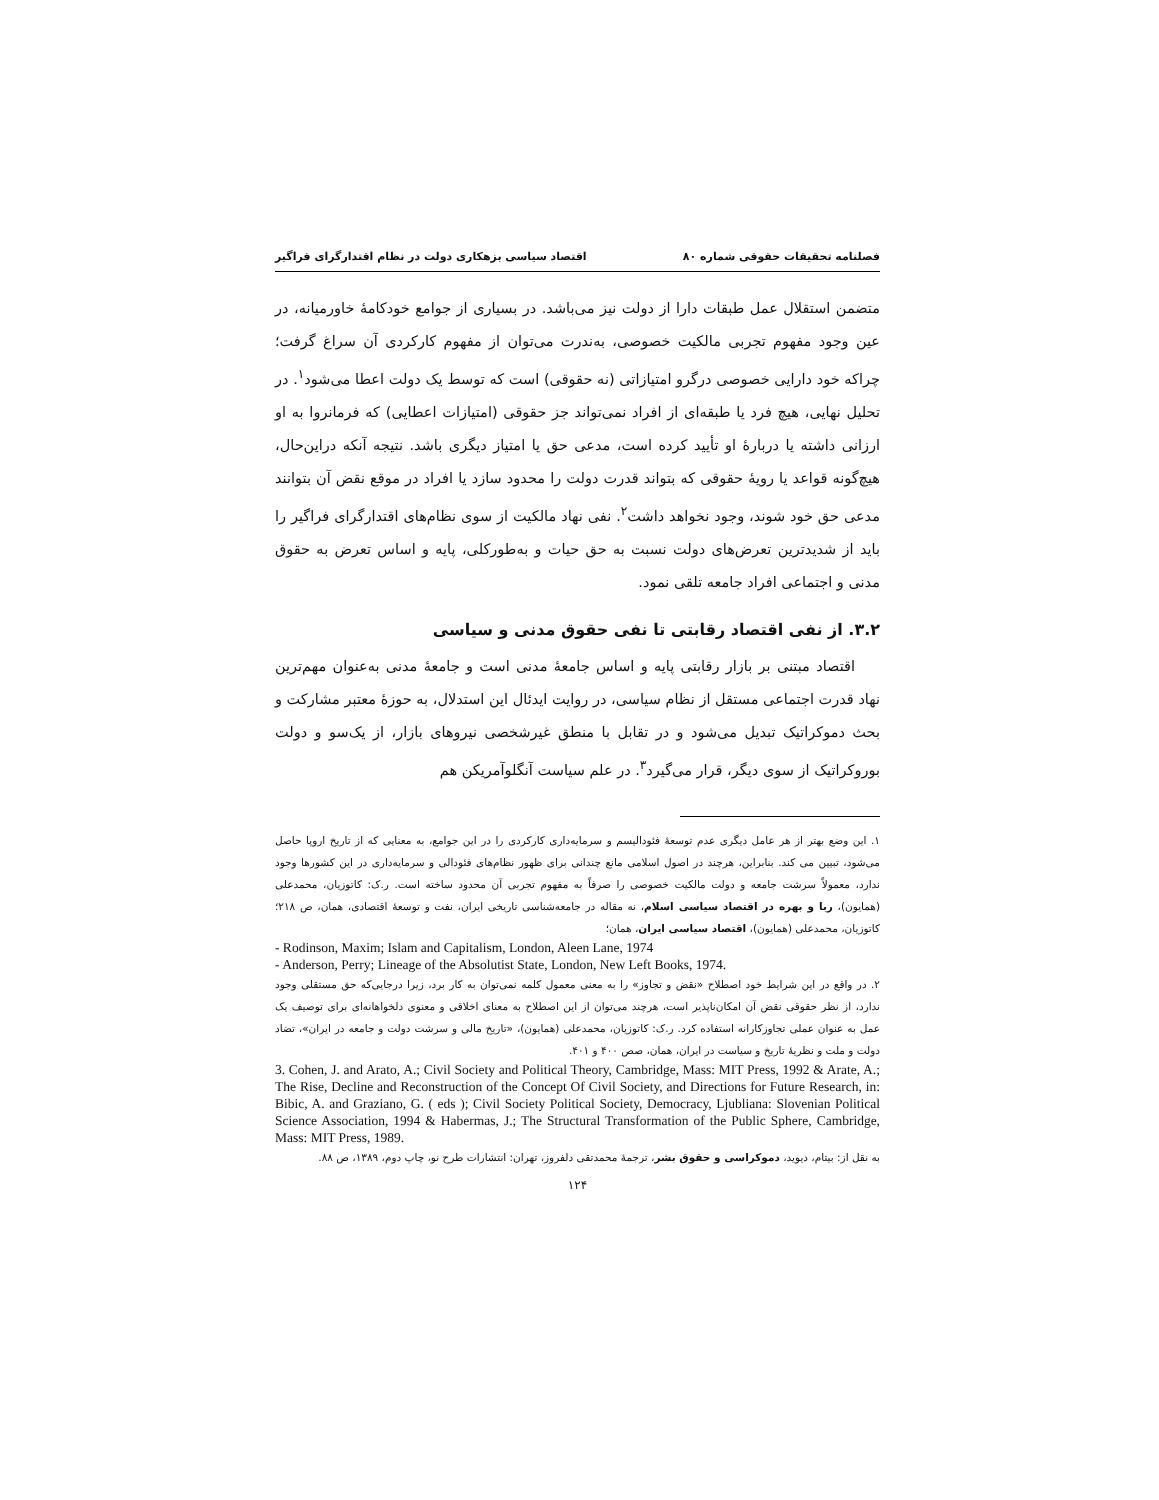فصلنامه تحقیقات حقوقی شماره ۸۰ اقتصاد سیاسی بزهکاری دولت در نظام اقتدارگرای فراگیر
متضمن استقلال عمل طبقات دارا از دولت نیز می‌باشد. در بسیاری از جوامع خودکامهٔ خاورمیانه، در عین وجود مفهوم تجربی مالکیت خصوصی، به‌ندرت می‌توان از مفهوم کارکردی آن سراغ گرفت؛ چراکه خود دارایی خصوصی درگرو امتیازاتی (نه حقوقی) است که توسط یک دولت اعطا می‌شود<sup>۱</sup>. در تحلیل نهایی، هیچ فرد یا طبقه‌ای از افراد نمی‌تواند جز حقوقی (امتیازات اعطایی) که فرمانروا به او ارزانی داشته یا دربارهٔ او تأیید کرده است، مدعی حق یا امتیاز دیگری باشد. نتیجه آنکه دراین‌حال، هیچ‌گونه قواعد یا رویهٔ حقوقی که بتواند قدرت دولت را محدود سازد یا افراد در موقع نقض آن بتوانند مدعی حق خود شوند، وجود نخواهد داشت<sup>۲</sup>. نفی نهاد مالکیت از سوی نظام‌های اقتدارگرای فراگیر را باید از شدیدترین تعرض‌های دولت نسبت به حق حیات و به‌طورکلی، پایه و اساس تعرض به حقوق مدنی و اجتماعی افراد جامعه تلقی نمود.
۳.۲. از نفی اقتصاد رقابتی تا نفی حقوق مدنی و سیاسی
اقتصاد مبتنی بر بازار رقابتی پایه و اساس جامعهٔ مدنی است و جامعهٔ مدنی به‌عنوان مهم‌ترین نهاد قدرت اجتماعی مستقل از نظام سیاسی، در روایت ایدئال این استدلال، به حوزهٔ معتبر مشارکت و بحث دموکراتیک تبدیل می‌شود و در تقابل با منطق غیرشخصی نیروهای بازار، از یک‌سو و دولت بوروکراتیک از سوی دیگر، قرار می‌گیرد<sup>۳</sup>. در علم سیاست آنگلوآمریکن هم
۱. این وضع بهتر از هر عامل دیگری عدم توسعهٔ فئودالیسم و سرمایه‌داری کارکردی را در این جوامع، به معنایی که از تاریخ اروپا حاصل می‌شود، تبیین می کند. بنابراین، هرچند در اصول اسلامی مانع چندانی برای ظهور نظام‌های فئودالی و سرمایه‌داری در این کشورها وجود ندارد، معمولاً سرشت جامعه و دولت مالکیت خصوصی را صرفاً به مفهوم تجربی آن محدود ساخته است. ر.ک: کاتوزیان، محمدعلی (همایون)، ربا و بهره در اقتصاد سیاسی اسلام، نه مقاله در جامعه‌شناسی تاریخی ایران، نفت و توسعهٔ اقتصادی، همان، ص ۲۱۸؛ کاتوزیان، محمدعلی (همایون)، اقتصاد سیاسی ایران، همان؛
- Rodinson, Maxim; Islam and Capitalism, London, Aleen Lane, 1974
- Anderson, Perry; Lineage of the Absolutist State, London, New Left Books, 1974.
۲. در واقع در این شرایط خود اصطلاح «نقض و تجاوز» را به معنی معمول کلمه نمی‌توان به کار برد، زیرا درجایی‌که حق مستقلی وجود ندارد، از نظر حقوقی نقض آن امکان‌ناپذیر است، هرچند می‌توان از این اصطلاح به معنای اخلاقی و معنوی دلخواهانه‌ای برای توصیف یک عمل به عنوان عملی تجاوزکارانه استفاده کرد. ر.ک: کاتوزیان، محمدعلی (همایون)، «تاریخ مالی و سرشت دولت و جامعه در ایران»، تضاد دولت و ملت و نظریهٔ تاریخ و سیاست در ایران، همان، صص ۴۰۰ و ۴۰۱.
3. Cohen, J. and Arato, A.; Civil Society and Political Theory, Cambridge, Mass: MIT Press, 1992 & Arate, A.; The Rise, Decline and Reconstruction of the Concept Of Civil Society, and Directions for Future Research, in: Bibic, A. and Graziano, G. ( eds ); Civil Society Political Society, Democracy, Ljubliana: Slovenian Political Science Association, 1994 & Habermas, J.; The Structural Transformation of the Public Sphere, Cambridge, Mass: MIT Press, 1989.
به نقل از: بیتام، دیوید، دموکراسی و حقوق بشر، ترجمهٔ محمدتقی دلفروز، تهران: انتشارات طرح نو، چاپ دوم، ۱۳۸۹، ص ۸۸.
۱۲۴